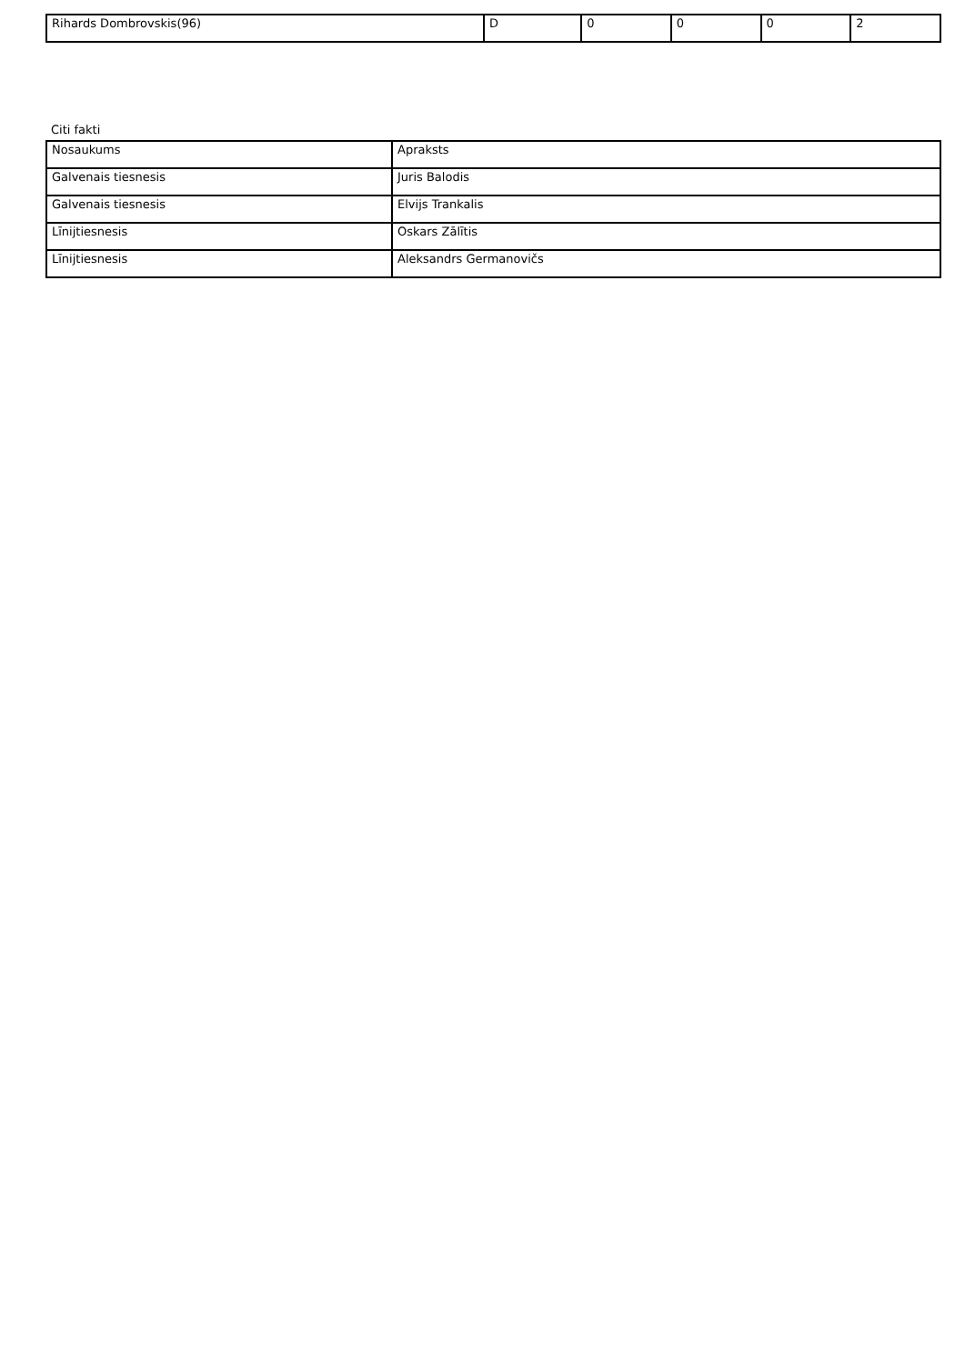| Rihards Dombrovskis(96) | D | 0 | 0 | 0 | 2 |
Citi fakti
| Nosaukums | Apraksts |
| Galvenais tiesnesis | Juris Balodis |
| Galvenais tiesnesis | Elvijs Trankalis |
| Līnijtiesnesis | Oskars Zālītis |
| Līnijtiesnesis | Aleksandrs Germanovičs |